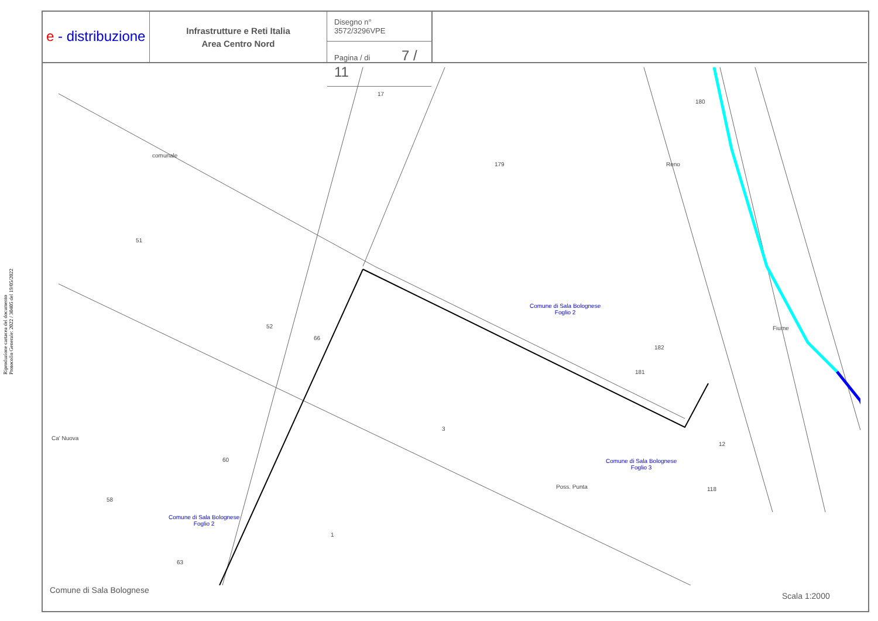Riproduzione cartacea del documento
Protocollo Generale: 2022 / 30405 del 19/05/2022
e - distribuzione
Infrastrutture e Reti Italia
Area Centro Nord
Disegno n° 3572/3296VPE
Pagina / di 7 / 11
17
180
179
51
52
66
182
181
Ca' Nuova
60
3
12
Poss. Punta 118
58
63
1
Reno
Fiume
comunale
Comune di Sala Bolognese
Foglio 2
Comune di Sala Bolognese
Foglio 3
Comune di Sala Bolognese
Foglio 2
Comune di Sala Bolognese
Scala 1:2000